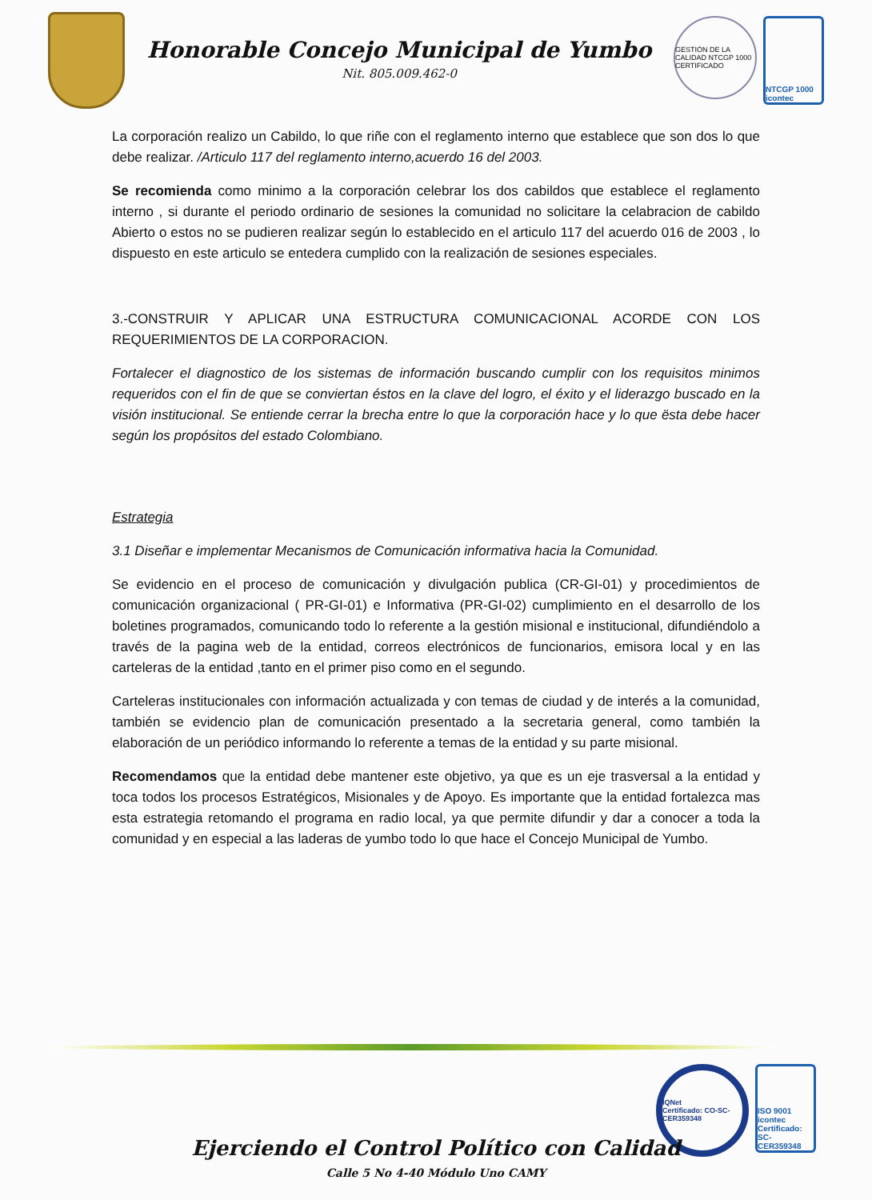Honorable Concejo Municipal de Yumbo
Nit. 805.009.462-0
GESTIÓN DE LA CALIDAD NTCGP 1000 CERTIFICADO
NTCGP 1000 icontec
La corporación realizo un Cabildo, lo que riñe con el reglamento interno que establece que son dos lo que debe realizar. /Articulo 117 del reglamento interno,acuerdo 16 del 2003.
Se recomienda como minimo a la corporación celebrar los dos cabildos que establece el reglamento interno , si durante el periodo ordinario de sesiones la comunidad no solicitare la celabracion de cabildo Abierto o estos no se pudieren realizar según lo establecido en el articulo 117 del acuerdo 016 de 2003 , lo dispuesto en este articulo se entedera cumplido con la realización de sesiones especiales.
3.-CONSTRUIR Y APLICAR UNA ESTRUCTURA COMUNICACIONAL ACORDE CON LOS REQUERIMIENTOS DE LA CORPORACION.
Fortalecer el diagnostico de los sistemas de información buscando cumplir con los requisitos minimos requeridos con el fin de que se conviertan éstos en la clave del logro, el éxito y el liderazgo buscado en la visión institucional. Se entiende cerrar la brecha entre lo que la corporación hace y lo que ësta debe hacer según los propósitos del estado Colombiano.
Estrategia
3.1 Diseñar e implementar Mecanismos de Comunicación informativa hacia la Comunidad.
Se evidencio en el proceso de comunicación y divulgación publica (CR-GI-01) y procedimientos de comunicación organizacional ( PR-GI-01) e Informativa (PR-GI-02) cumplimiento en el desarrollo de los boletines programados, comunicando todo lo referente a la gestión misional e institucional, difundiéndolo a través de la pagina web de la entidad, correos electrónicos de funcionarios, emisora local y en las carteleras de la entidad ,tanto en el primer piso como en el segundo.
Carteleras institucionales con información actualizada y con temas de ciudad y de interés a la comunidad, también se evidencio plan de comunicación presentado a la secretaria general, como también la elaboración de un periódico informando lo referente a temas de la entidad y su parte misional.
Recomendamos que la entidad debe mantener este objetivo, ya que es un eje trasversal a la entidad y toca todos los procesos Estratégicos, Misionales y de Apoyo. Es importante que la entidad fortalezca mas esta estrategia retomando el programa en radio local, ya que permite difundir y dar a conocer a toda la comunidad y en especial a las laderas de yumbo todo lo que hace el Concejo Municipal de Yumbo.
IQNet
Certificado: CO-SC-CER359348
ISO 9001 icontec
Certificado: SC-CER359348
Ejerciendo el Control Político con Calidad
Calle 5 No 4-40 Módulo Uno CAMY